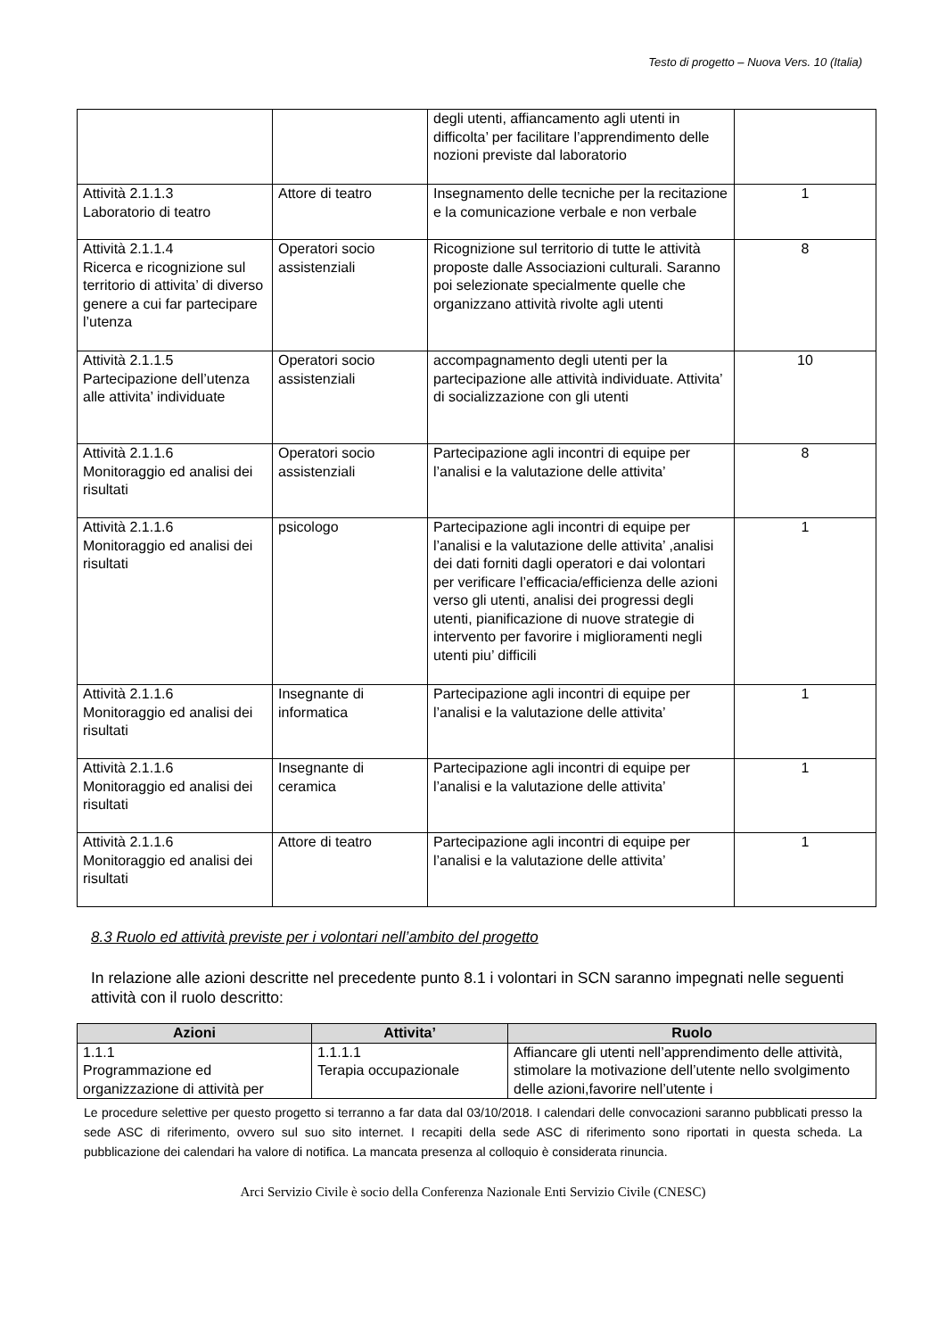Testo di progetto – Nuova Vers. 10 (Italia)
| | | degli utenti, affiancamento agli utenti in difficolta’ per facilitare l’apprendimento delle nozioni previste dal laboratorio | |
| Attività 2.1.1.3 Laboratorio di teatro | Attore di teatro | Insegnamento delle tecniche per la recitazione e la comunicazione verbale e non verbale | 1 |
| Attività 2.1.1.4 Ricerca e ricognizione sul territorio di attivita’ di diverso genere a cui far partecipare l’utenza | Operatori socio assistenziali | Ricognizione sul territorio di tutte le attività proposte dalle Associazioni culturali. Saranno poi selezionate specialmente quelle che organizzano attività rivolte agli utenti | 8 |
| Attività 2.1.1.5 Partecipazione dell’utenza alle attivita’ individuate | Operatori socio assistenziali | accompagnamento degli utenti per la partecipazione alle attività individuate. Attivita’ di socializzazione con gli utenti | 10 |
| Attività 2.1.1.6 Monitoraggio ed analisi dei risultati | Operatori socio assistenziali | Partecipazione agli incontri di equipe per l’analisi e la valutazione delle attivita’ | 8 |
| Attività 2.1.1.6 Monitoraggio ed analisi dei risultati | psicologo | Partecipazione agli incontri di equipe per l’analisi e la valutazione delle attivita’ ,analisi dei dati forniti dagli operatori e dai volontari per verificare l’efficacia/efficienza delle azioni verso gli utenti, analisi dei progressi degli utenti, pianificazione di nuove strategie di intervento per favorire i miglioramenti negli utenti piu’ difficili | 1 |
| Attività 2.1.1.6 Monitoraggio ed analisi dei risultati | Insegnante di informatica | Partecipazione agli incontri di equipe per l’analisi e la valutazione delle attivita’ | 1 |
| Attività 2.1.1.6 Monitoraggio ed analisi dei risultati | Insegnante di ceramica | Partecipazione agli incontri di equipe per l’analisi e la valutazione delle attivita’ | 1 |
| Attività 2.1.1.6 Monitoraggio ed analisi dei risultati | Attore di teatro | Partecipazione agli incontri di equipe per l’analisi e la valutazione delle attivita’ | 1 |
8.3 Ruolo ed attività previste per i volontari nell’ambito del progetto
In relazione alle azioni descritte nel precedente punto 8.1 i volontari in SCN saranno impegnati nelle seguenti attività con il ruolo descritto:
| Azioni | Attivita’ | Ruolo |
| --- | --- | --- |
| 1.1.1 Programmazione ed organizzazione di attività per | 1.1.1.1 Terapia occupazionale | Affiancare gli utenti nell’apprendimento delle attività, stimolare la motivazione dell’utente nello svolgimento delle azioni,favorire nell’utente i |
Le procedure selettive per questo progetto si terranno a far data dal 03/10/2018. I calendari delle convocazioni saranno pubblicati presso la sede ASC di riferimento, ovvero sul suo sito internet. I recapiti della sede ASC di riferimento sono riportati in questa scheda. La pubblicazione dei calendari ha valore di notifica. La mancata presenza al colloquio è considerata rinuncia.
Arci Servizio Civile è socio della Conferenza Nazionale Enti Servizio Civile (CNESC)